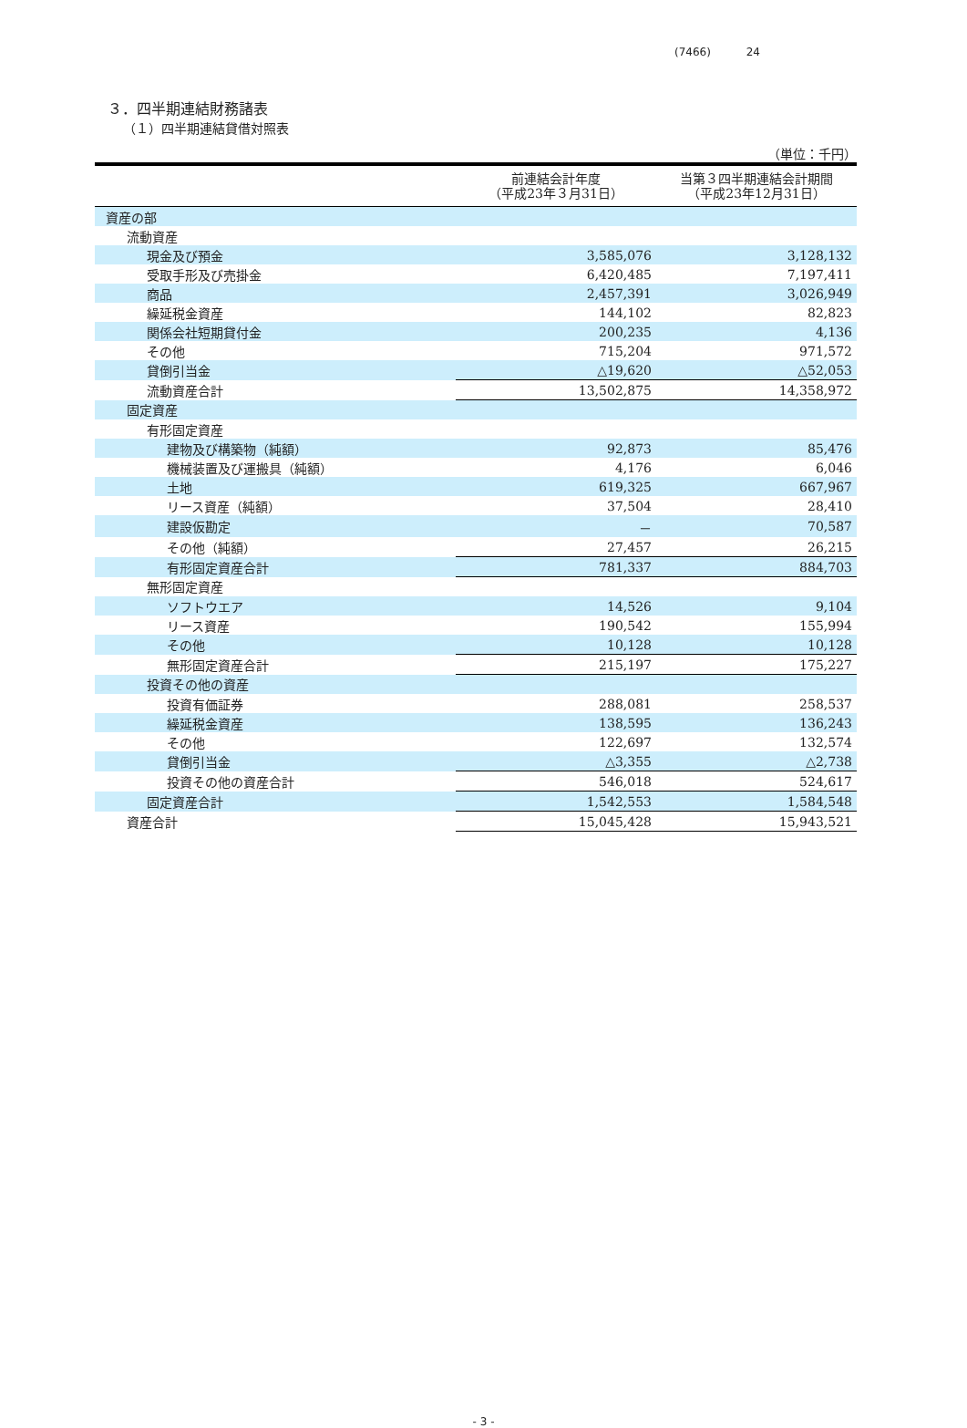(7466) 24
３．四半期連結財務諸表
（１）四半期連結貸借対照表
（単位：千円）
| | 前連結会計年度 （平成23年３月31日） | 当第３四半期連結会計期間 （平成23年12月31日） |
| --- | --- | --- |
| 資産の部 | | |
| 流動資産 | | |
| 現金及び預金 | 3,585,076 | 3,128,132 |
| 受取手形及び売掛金 | 6,420,485 | 7,197,411 |
| 商品 | 2,457,391 | 3,026,949 |
| 繰延税金資産 | 144,102 | 82,823 |
| 関係会社短期貸付金 | 200,235 | 4,136 |
| その他 | 715,204 | 971,572 |
| 貸倒引当金 | △19,620 | △52,053 |
| 流動資産合計 | 13,502,875 | 14,358,972 |
| 固定資産 | | |
| 有形固定資産 | | |
| 建物及び構築物（純額） | 92,873 | 85,476 |
| 機械装置及び運搬具（純額） | 4,176 | 6,046 |
| 土地 | 619,325 | 667,967 |
| リース資産（純額） | 37,504 | 28,410 |
| 建設仮勘定 | － | 70,587 |
| その他（純額） | 27,457 | 26,215 |
| 有形固定資産合計 | 781,337 | 884,703 |
| 無形固定資産 | | |
| ソフトウエア | 14,526 | 9,104 |
| リース資産 | 190,542 | 155,994 |
| その他 | 10,128 | 10,128 |
| 無形固定資産合計 | 215,197 | 175,227 |
| 投資その他の資産 | | |
| 投資有価証券 | 288,081 | 258,537 |
| 繰延税金資産 | 138,595 | 136,243 |
| その他 | 122,697 | 132,574 |
| 貸倒引当金 | △3,355 | △2,738 |
| 投資その他の資産合計 | 546,018 | 524,617 |
| 固定資産合計 | 1,542,553 | 1,584,548 |
| 資産合計 | 15,045,428 | 15,943,521 |
- 3 -